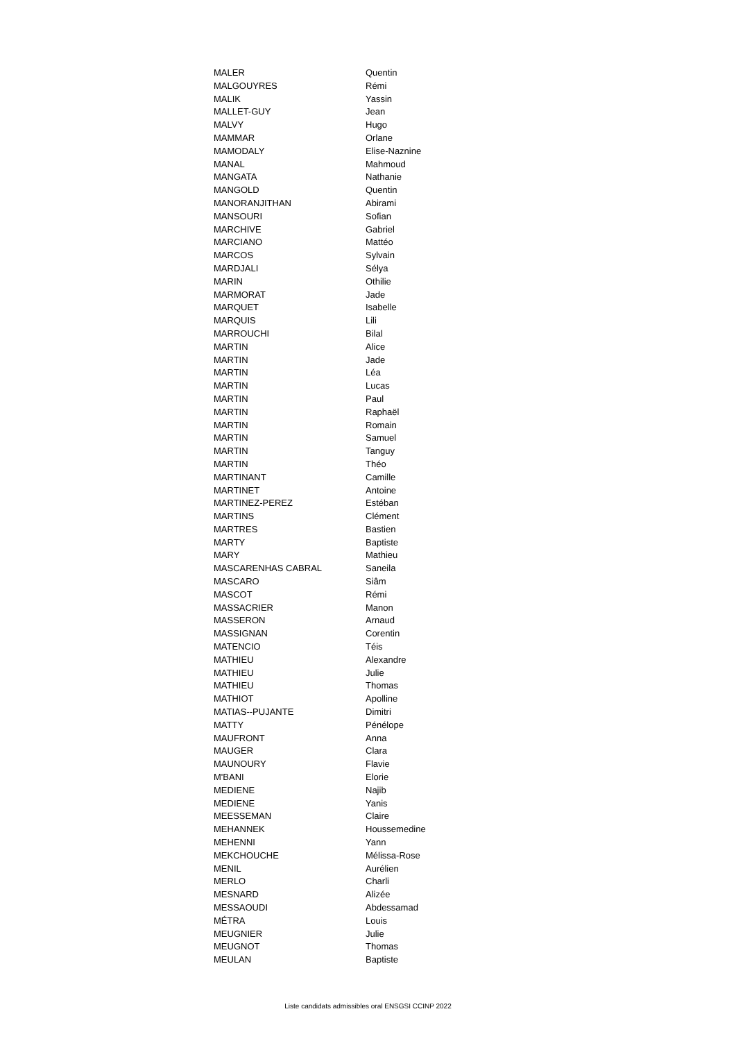| MALER | Quentin |
| MALGOUYRES | Rémi |
| MALIK | Yassin |
| MALLET-GUY | Jean |
| MALVY | Hugo |
| MAMMAR | Orlane |
| MAMODALY | Elise-Naznine |
| MANAL | Mahmoud |
| MANGATA | Nathanie |
| MANGOLD | Quentin |
| MANORANJITHAN | Abirami |
| MANSOURI | Sofian |
| MARCHIVE | Gabriel |
| MARCIANO | Mattéo |
| MARCOS | Sylvain |
| MARDJALI | Sélya |
| MARIN | Othilie |
| MARMORAT | Jade |
| MARQUET | Isabelle |
| MARQUIS | Lili |
| MARROUCHI | Bilal |
| MARTIN | Alice |
| MARTIN | Jade |
| MARTIN | Léa |
| MARTIN | Lucas |
| MARTIN | Paul |
| MARTIN | Raphaël |
| MARTIN | Romain |
| MARTIN | Samuel |
| MARTIN | Tanguy |
| MARTIN | Théo |
| MARTINANT | Camille |
| MARTINET | Antoine |
| MARTINEZ-PEREZ | Estéban |
| MARTINS | Clément |
| MARTRES | Bastien |
| MARTY | Baptiste |
| MARY | Mathieu |
| MASCARENHAS CABRAL | Saneila |
| MASCARO | Siâm |
| MASCOT | Rémi |
| MASSACRIER | Manon |
| MASSERON | Arnaud |
| MASSIGNAN | Corentin |
| MATENCIO | Téis |
| MATHIEU | Alexandre |
| MATHIEU | Julie |
| MATHIEU | Thomas |
| MATHIOT | Apolline |
| MATIAS--PUJANTE | Dimitri |
| MATTY | Pénélope |
| MAUFRONT | Anna |
| MAUGER | Clara |
| MAUNOURY | Flavie |
| M'BANI | Elorie |
| MEDIENE | Najib |
| MEDIENE | Yanis |
| MEESSEMAN | Claire |
| MEHANNEK | Houssemedine |
| MEHENNI | Yann |
| MEKCHOUCHE | Mélissa-Rose |
| MENIL | Aurélien |
| MERLO | Charli |
| MESNARD | Alizée |
| MESSAOUDI | Abdessamad |
| MÉTRA | Louis |
| MEUGNIER | Julie |
| MEUGNOT | Thomas |
| MEULAN | Baptiste |
Liste candidats admissibles oral ENSGSI CCINP 2022